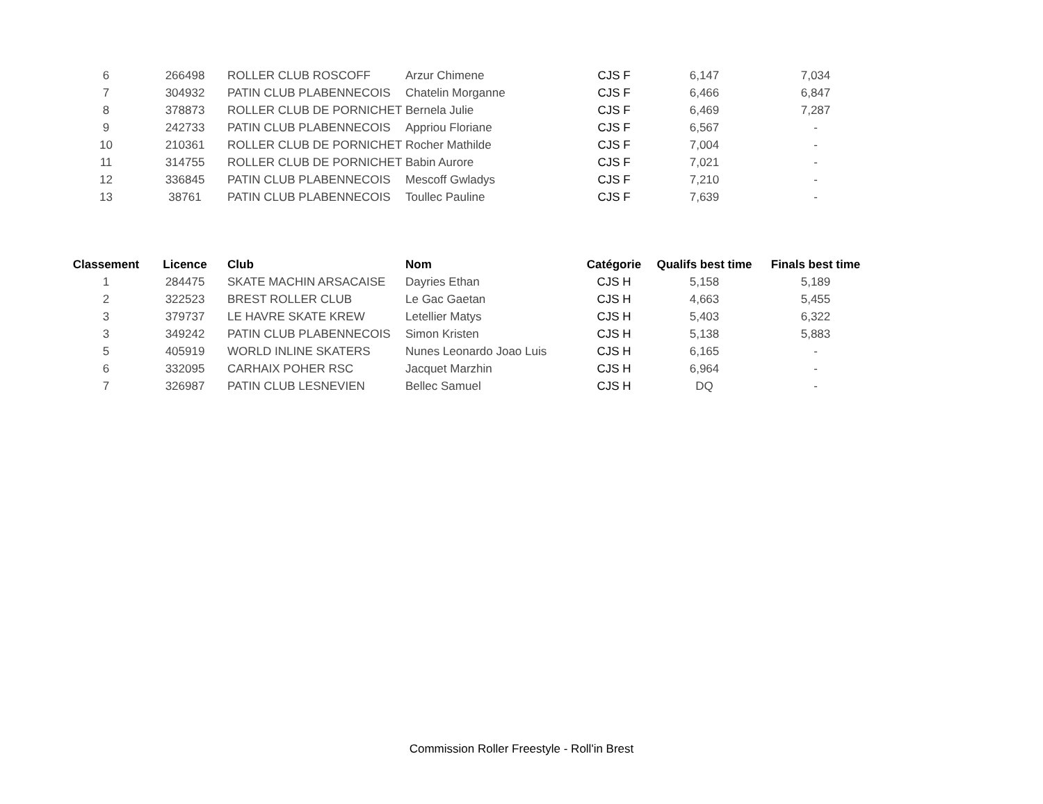| 6 | 266498 | ROLLER CLUB ROSCOFF | Arzur Chimene | CJS F | 6,147 | 7,034 |
| 7 | 304932 | PATIN CLUB PLABENNECOIS | Chatelin Morganne | CJS F | 6,466 | 6,847 |
| 8 | 378873 | ROLLER CLUB DE PORNICHET | Bernela Julie | CJS F | 6,469 | 7,287 |
| 9 | 242733 | PATIN CLUB PLABENNECOIS | Appriou Floriane | CJS F | 6,567 | - |
| 10 | 210361 | ROLLER CLUB DE PORNICHET | Rocher Mathilde | CJS F | 7,004 | - |
| 11 | 314755 | ROLLER CLUB DE PORNICHET | Babin Aurore | CJS F | 7,021 | - |
| 12 | 336845 | PATIN CLUB PLABENNECOIS | Mescoff Gwladys | CJS F | 7,210 | - |
| 13 | 38761 | PATIN CLUB PLABENNECOIS | Toullec Pauline | CJS F | 7,639 | - |
| Classement | Licence | Club | Nom | Catégorie | Qualifs best time | Finals best time |
| --- | --- | --- | --- | --- | --- | --- |
| 1 | 284475 | SKATE MACHIN ARSACAISE | Dayries Ethan | CJS H | 5,158 | 5,189 |
| 2 | 322523 | BREST ROLLER CLUB | Le Gac Gaetan | CJS H | 4,663 | 5,455 |
| 3 | 379737 | LE HAVRE SKATE KREW | Letellier Matys | CJS H | 5,403 | 6,322 |
| 3 | 349242 | PATIN CLUB PLABENNECOIS | Simon Kristen | CJS H | 5,138 | 5,883 |
| 5 | 405919 | WORLD INLINE SKATERS | Nunes Leonardo Joao Luis | CJS H | 6,165 | - |
| 6 | 332095 | CARHAIX POHER RSC | Jacquet Marzhin | CJS H | 6,964 | - |
| 7 | 326987 | PATIN CLUB LESNEVIEN | Bellec Samuel | CJS H | DQ | - |
Commission Roller Freestyle - Roll'in Brest